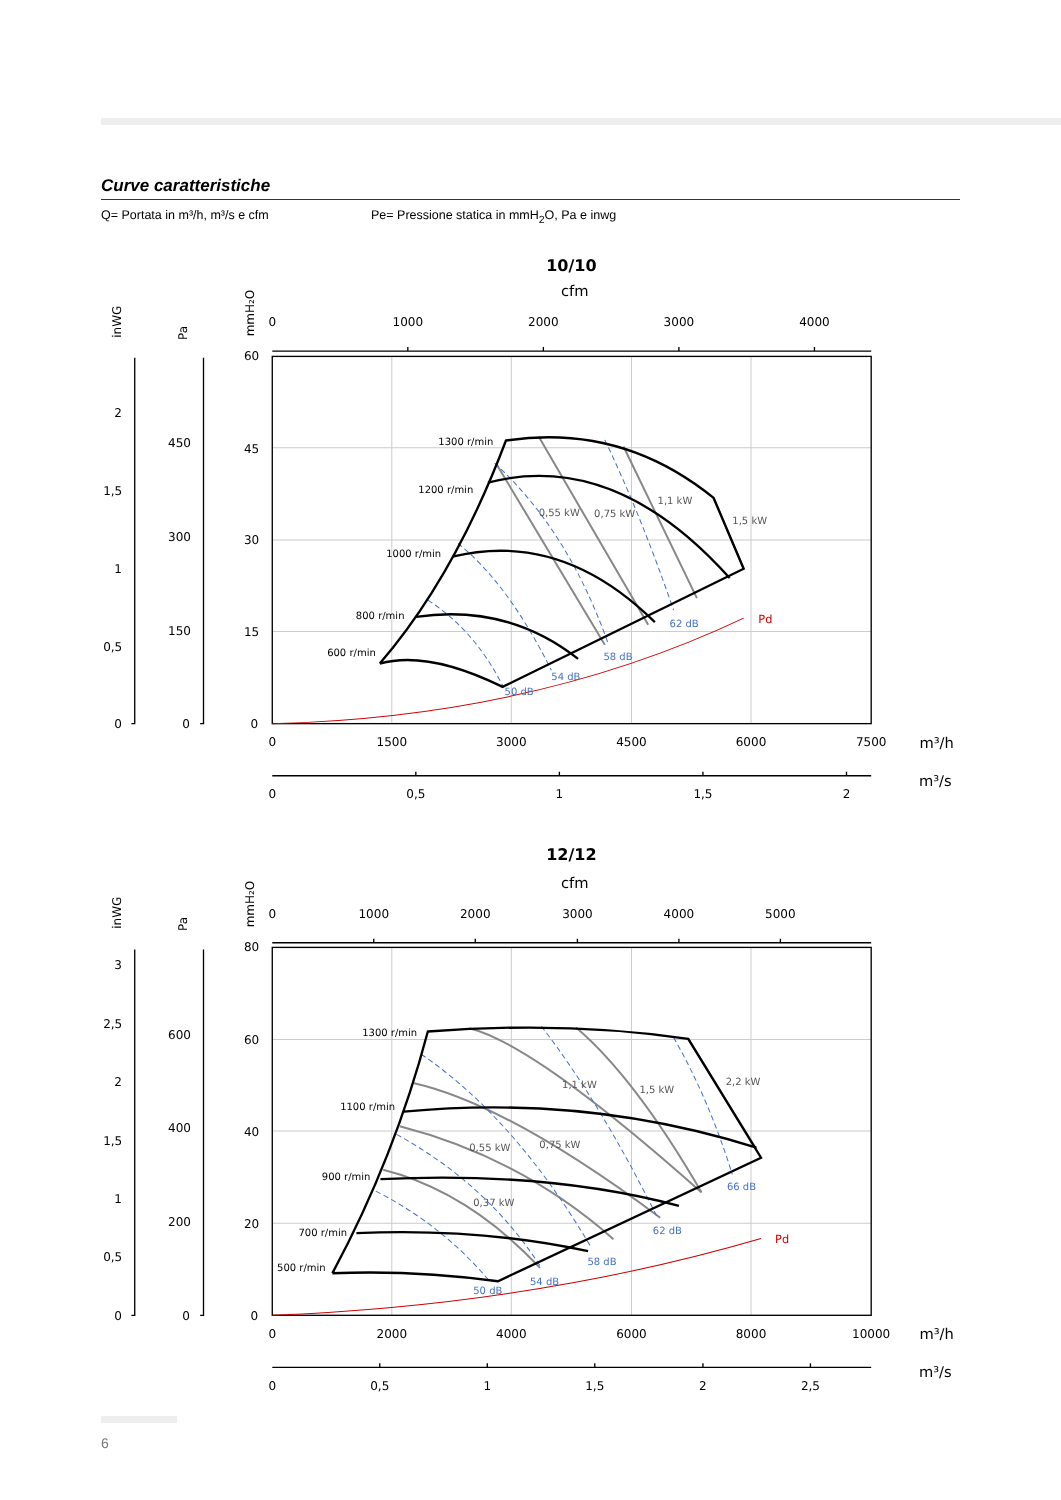Curve caratteristiche
Q= Portata in m³/h, m³/s e cfm Pe= Pressione statica in mmH<sub>2</sub>O, Pa e inwg
10/10
cfm
inWG
Pa
mmH₂O
0
1000
2000
3000
4000
60
45
30
15
0
2
1,5
1
0,5
0
450
300
150
0
0
1500
3000
4500
6000
7500
m³/h
0
0,5
1
1,5
2
m³/s
1300 r/min
1200 r/min
1000 r/min
800 r/min
600 r/min
0,55 kW
0,75 kW
1,1 kW
1,5 kW
50 dB
54 dB
58 dB
62 dB
Pd
12/12
cfm
inWG
Pa
mmH₂O
0
1000
2000
3000
4000
5000
80
60
40
20
0
3
2,5
2
1,5
1
0,5
0
600
400
200
0
0
2000
4000
6000
8000
10000
m³/h
0
0,5
1
1,5
2
2,5
m³/s
1300 r/min
1100 r/min
900 r/min
700 r/min
500 r/min
1,1 kW
1,5 kW
2,2 kW
0,55 kW
0,75 kW
0,37 kW
50 dB
54 dB
58 dB
62 dB
66 dB
Pd
6